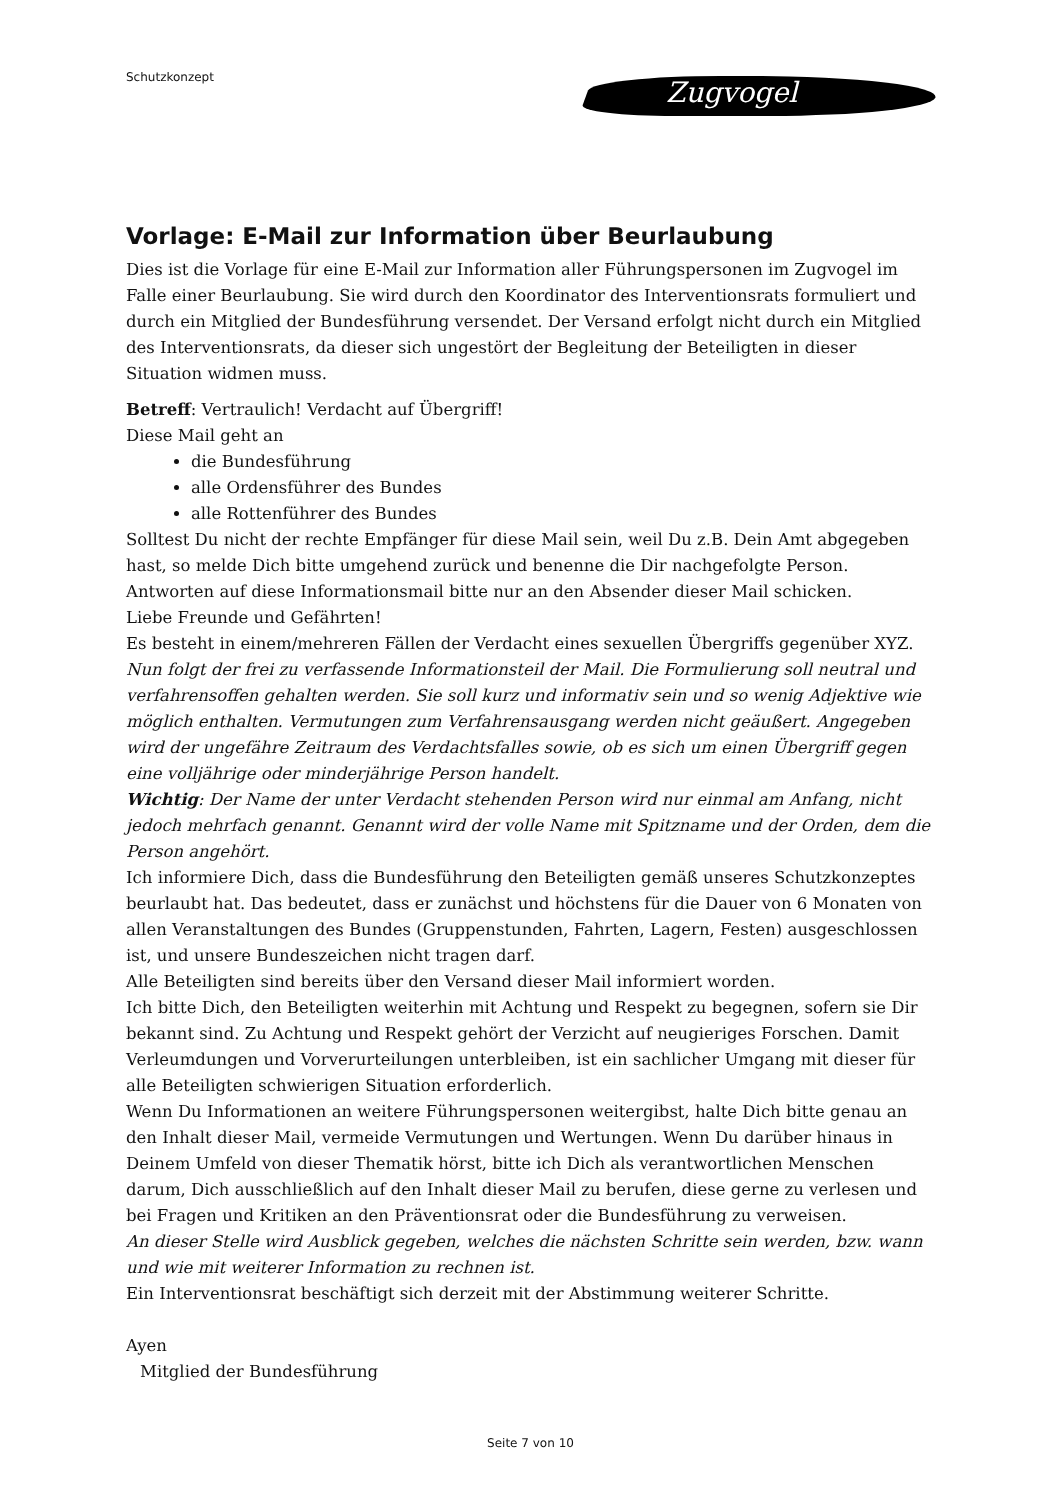Schutzkonzept
Zugvogel
Vorlage: E-Mail zur Information über Beurlaubung
Dies ist die Vorlage für eine E-Mail zur Information aller Führungspersonen im Zugvogel im Falle einer Beurlaubung. Sie wird durch den Koordinator des Interventionsrats formuliert und durch ein Mitglied der Bundesführung versendet. Der Versand erfolgt nicht durch ein Mitglied des Interventionsrats, da dieser sich ungestört der Begleitung der Beteiligten in dieser Situation widmen muss.
Betreff: Vertraulich! Verdacht auf Übergriff!
Diese Mail geht an
die Bundesführung
alle Ordensführer des Bundes
alle Rottenführer des Bundes
Solltest Du nicht der rechte Empfänger für diese Mail sein, weil Du z.B. Dein Amt abgegeben hast, so melde Dich bitte umgehend zurück und benenne die Dir nachgefolgte Person.
Antworten auf diese Informationsmail bitte nur an den Absender dieser Mail schicken.
Liebe Freunde und Gefährten!
Es besteht in einem/mehreren Fällen der Verdacht eines sexuellen Übergriffs gegenüber XYZ.
Nun folgt der frei zu verfassende Informationsteil der Mail. Die Formulierung soll neutral und verfahrensoffen gehalten werden. Sie soll kurz und informativ sein und so wenig Adjektive wie möglich enthalten. Vermutungen zum Verfahrensausgang werden nicht geäußert. Angegeben wird der ungefähre Zeitraum des Verdachtsfalles sowie, ob es sich um einen Übergriff gegen eine volljährige oder minderjährige Person handelt.
Wichtig: Der Name der unter Verdacht stehenden Person wird nur einmal am Anfang, nicht jedoch mehrfach genannt. Genannt wird der volle Name mit Spitzname und der Orden, dem die Person angehört.
Ich informiere Dich, dass die Bundesführung den Beteiligten gemäß unseres Schutzkonzeptes beurlaubt hat. Das bedeutet, dass er zunächst und höchstens für die Dauer von 6 Monaten von allen Veranstaltungen des Bundes (Gruppenstunden, Fahrten, Lagern, Festen) ausgeschlossen ist, und unsere Bundeszeichen nicht tragen darf.
Alle Beteiligten sind bereits über den Versand dieser Mail informiert worden.
Ich bitte Dich, den Beteiligten weiterhin mit Achtung und Respekt zu begegnen, sofern sie Dir bekannt sind. Zu Achtung und Respekt gehört der Verzicht auf neugieriges Forschen. Damit Verleumdungen und Vorverurteilungen unterbleiben, ist ein sachlicher Umgang mit dieser für alle Beteiligten schwierigen Situation erforderlich.
Wenn Du Informationen an weitere Führungspersonen weitergibst, halte Dich bitte genau an den Inhalt dieser Mail, vermeide Vermutungen und Wertungen. Wenn Du darüber hinaus in Deinem Umfeld von dieser Thematik hörst, bitte ich Dich als verantwortlichen Menschen darum, Dich ausschließlich auf den Inhalt dieser Mail zu berufen, diese gerne zu verlesen und bei Fragen und Kritiken an den Präventionsrat oder die Bundesführung zu verweisen.
An dieser Stelle wird Ausblick gegeben, welches die nächsten Schritte sein werden, bzw. wann und wie mit weiterer Information zu rechnen ist.
Ein Interventionsrat beschäftigt sich derzeit mit der Abstimmung weiterer Schritte.
Ayen
Mitglied der Bundesführung
Seite 7 von 10